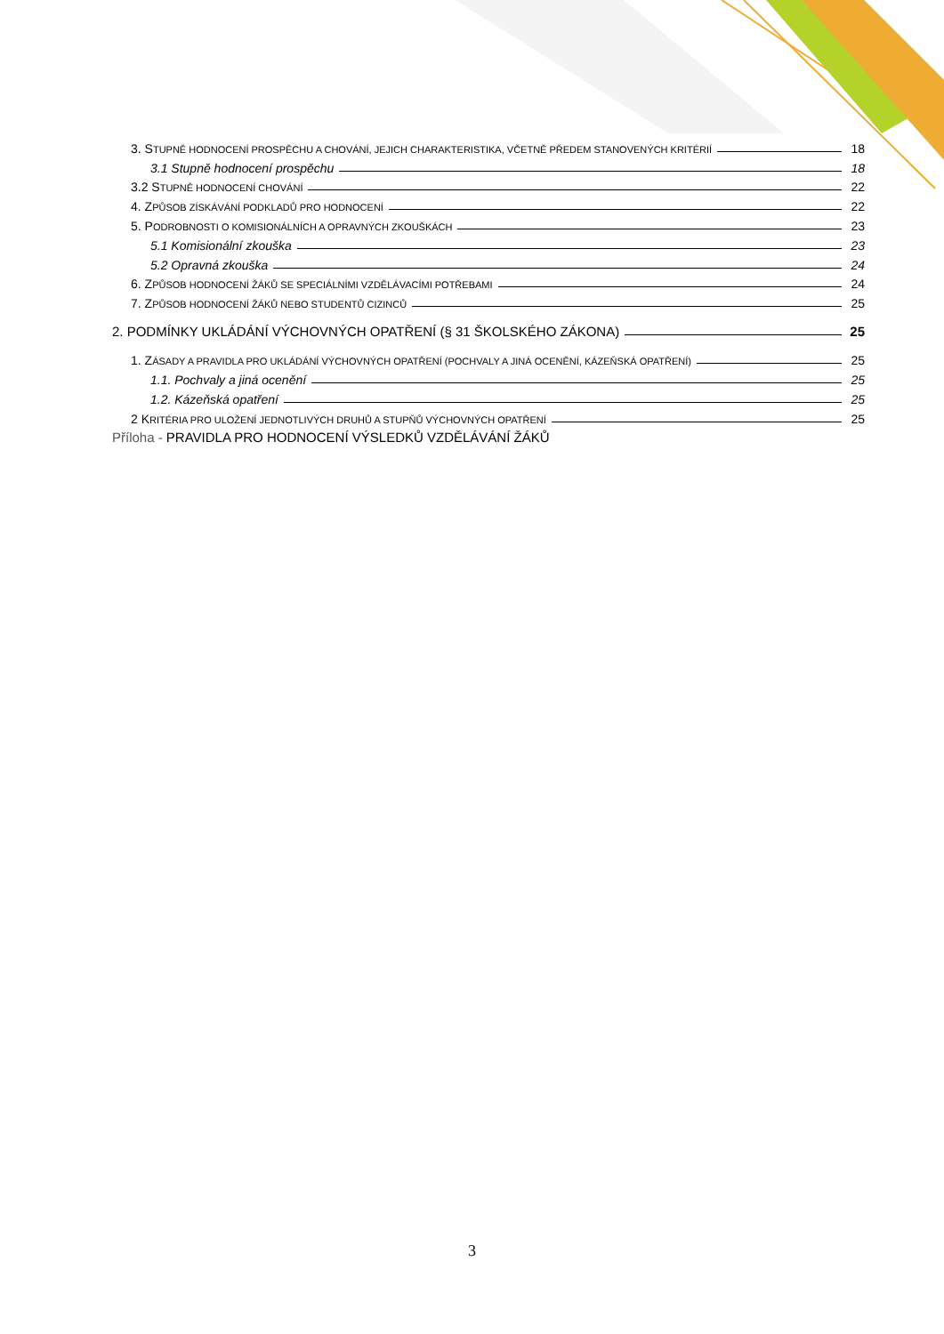3. STUPNĚ HODNOCENÍ PROSPĚCHU A CHOVÁNÍ, JEJICH CHARAKTERISTIKA, VČETNĚ PŘEDEM STANOVENÝCH KRITÉRIÍ 18
3.1 Stupně hodnocení prospěchu 18
3.2 STUPNĚ HODNOCENÍ CHOVÁNÍ 22
4. ZPŮSOB ZÍSKÁVÁNÍ PODKLADŮ PRO HODNOCENÍ 22
5. PODROBNOSTI O KOMISIONÁLNÍCH A OPRAVNÝCH ZKOUŠKÁCH 23
5.1 Komisionální zkouška 23
5.2 Opravná zkouška 24
6. ZPŮSOB HODNOCENÍ ŽÁKŮ SE SPECIÁLNÍMI VZDĚLÁVACÍMI POTŘEBAMI 24
7. ZPŮSOB HODNOCENÍ ŽÁKŮ NEBO STUDENTŮ CIZINCŮ 25
2. PODMÍNKY UKLÁDÁNÍ VÝCHOVNÝCH OPATŘENÍ (§ 31 ŠKOLSKÉHO ZÁKONA) 25
1. ZÁSADY A PRAVIDLA PRO UKLÁDÁNÍ VÝCHOVNÝCH OPATŘENÍ (POCHVALY A JINÁ OCENĚNÍ, KÁZEŇSKÁ OPATŘENÍ) 25
1.1. Pochvaly a jiná ocenění 25
1.2. Kázeňská opatření 25
2 KRITÉRIA PRO ULOŽENÍ JEDNOTLIVÝCH DRUHŮ A STUPŇŮ VÝCHOVNÝCH OPATŘENÍ 25
Příloha - PRAVIDLA PRO HODNOCENÍ VÝSLEDKŮ VZDĚLÁVÁNÍ ŽÁKŮ
3